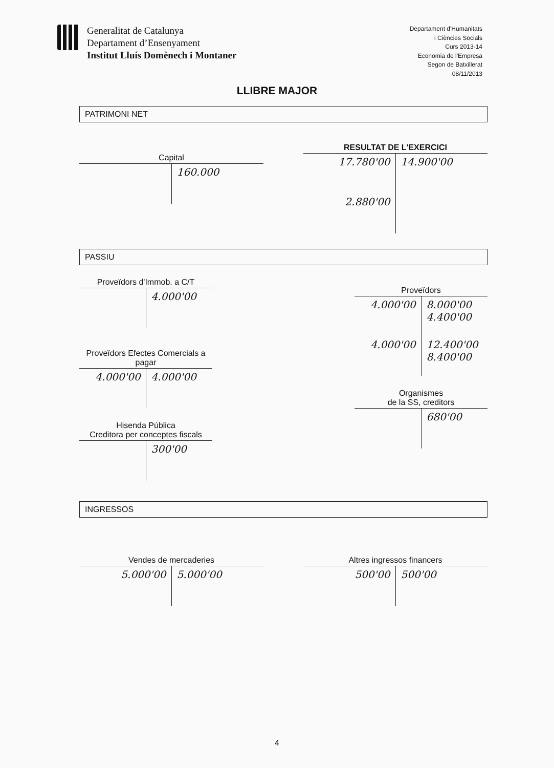Generalitat de Catalunya
Departament d’Ensenyament
Institut Lluís Domènech i Montaner
Departament d'Humanitats
i Ciències Socials
Curs 2013-14
Economia de l'Empresa
Segon de Batxillerat
08/11/2013
LLIBRE MAJOR
PATRIMONI NET
Capital
| | 160.000 |
RESULTAT DE L'EXERCICI
| 17.780'00 | 14.900'00 |
| 2.880'00 | |
PASSIU
Proveïdors d'Immob. a C/T
| | 4.000'00 |
Proveïdors Efectes Comercials a pagar
| 4.000'00 | 4.000'00 |
Hisenda Pública
Creditora per conceptes fiscals
| | 300'00 |
Proveïdors
| 4.000'00 | 8.000'00 4.400'00 |
| 4.000'00 | 12.400'00 8.400'00 |
Organismes
de la SS, creditors
| | 680'00 |
INGRESSOS
Vendes de mercaderies
| 5.000'00 | 5.000'00 |
Altres ingressos financers
| 500'00 | 500'00 |
4